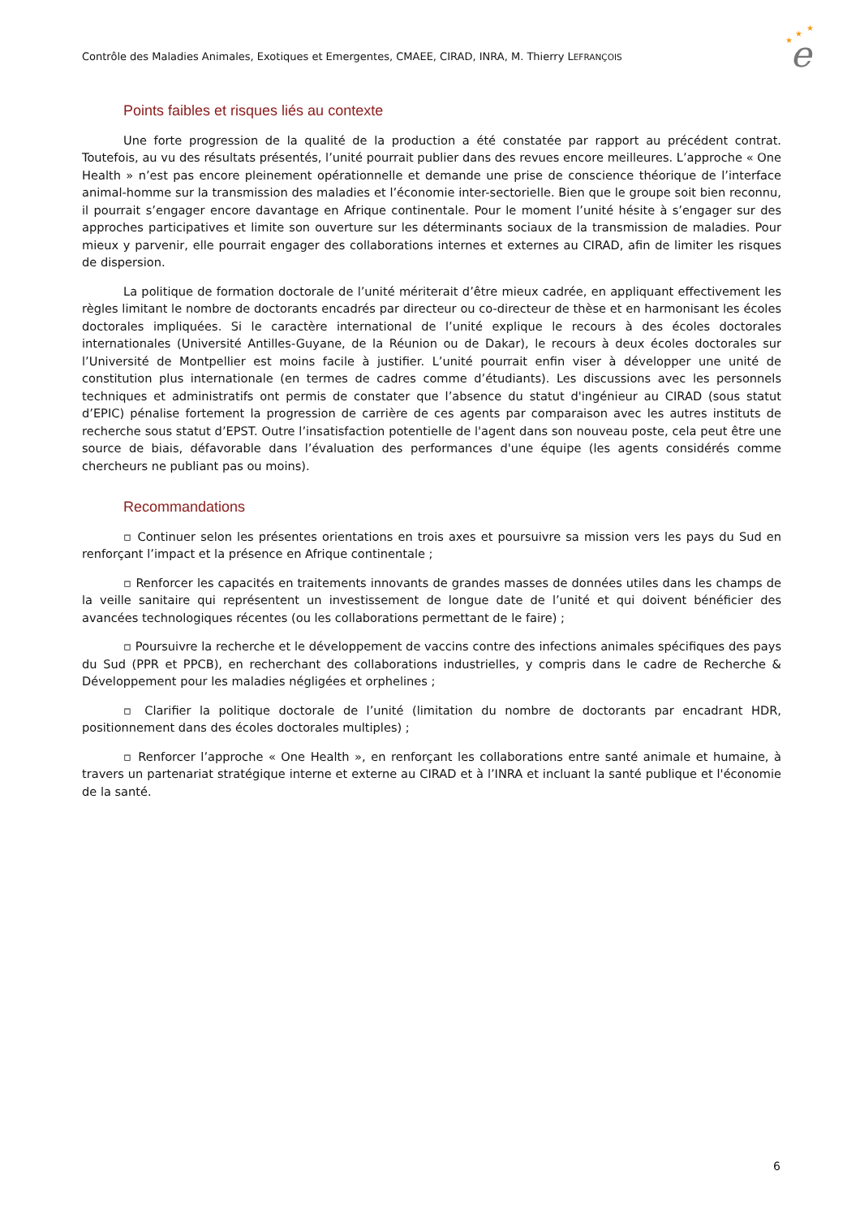Contrôle des Maladies Animales, Exotiques et Emergentes, CMAEE, CIRAD, INRA, M. Thierry LEFRANÇOIS
★
★
★
e
Points faibles et risques liés au contexte
Une forte progression de la qualité de la production a été constatée par rapport au précédent contrat. Toutefois, au vu des résultats présentés, l’unité pourrait publier dans des revues encore meilleures. L’approche « One Health » n’est pas encore pleinement opérationnelle et demande une prise de conscience théorique de l’interface animal-homme sur la transmission des maladies et l’économie inter-sectorielle. Bien que le groupe soit bien reconnu, il pourrait s’engager encore davantage en Afrique continentale. Pour le moment l’unité hésite à s’engager sur des approches participatives et limite son ouverture sur les déterminants sociaux de la transmission de maladies. Pour mieux y parvenir, elle pourrait engager des collaborations internes et externes au CIRAD, afin de limiter les risques de dispersion.
La politique de formation doctorale de l’unité mériterait d’être mieux cadrée, en appliquant effectivement les règles limitant le nombre de doctorants encadrés par directeur ou co-directeur de thèse et en harmonisant les écoles doctorales impliquées. Si le caractère international de l’unité explique le recours à des écoles doctorales internationales (Université Antilles-Guyane, de la Réunion ou de Dakar), le recours à deux écoles doctorales sur l’Université de Montpellier est moins facile à justifier. L’unité pourrait enfin viser à développer une unité de constitution plus internationale (en termes de cadres comme d’étudiants). Les discussions avec les personnels techniques et administratifs ont permis de constater que l’absence du statut d'ingénieur au CIRAD (sous statut d’EPIC) pénalise fortement la progression de carrière de ces agents par comparaison avec les autres instituts de recherche sous statut d’EPST. Outre l’insatisfaction potentielle de l'agent dans son nouveau poste, cela peut être une source de biais, défavorable dans l’évaluation des performances d'une équipe (les agents considérés comme chercheurs ne publiant pas ou moins).
Recommandations
▫ Continuer selon les présentes orientations en trois axes et poursuivre sa mission vers les pays du Sud en renforçant l’impact et la présence en Afrique continentale ;
▫ Renforcer les capacités en traitements innovants de grandes masses de données utiles dans les champs de la veille sanitaire qui représentent un investissement de longue date de l’unité et qui doivent bénéficier des avancées technologiques récentes (ou les collaborations permettant de le faire) ;
▫ Poursuivre la recherche et le développement de vaccins contre des infections animales spécifiques des pays du Sud (PPR et PPCB), en recherchant des collaborations industrielles, y compris dans le cadre de Recherche & Développement pour les maladies négligées et orphelines ;
▫ Clarifier la politique doctorale de l’unité (limitation du nombre de doctorants par encadrant HDR, positionnement dans des écoles doctorales multiples) ;
▫ Renforcer l’approche « One Health », en renforçant les collaborations entre santé animale et humaine, à travers un partenariat stratégique interne et externe au CIRAD et à l’INRA et incluant la santé publique et l'économie de la santé.
6